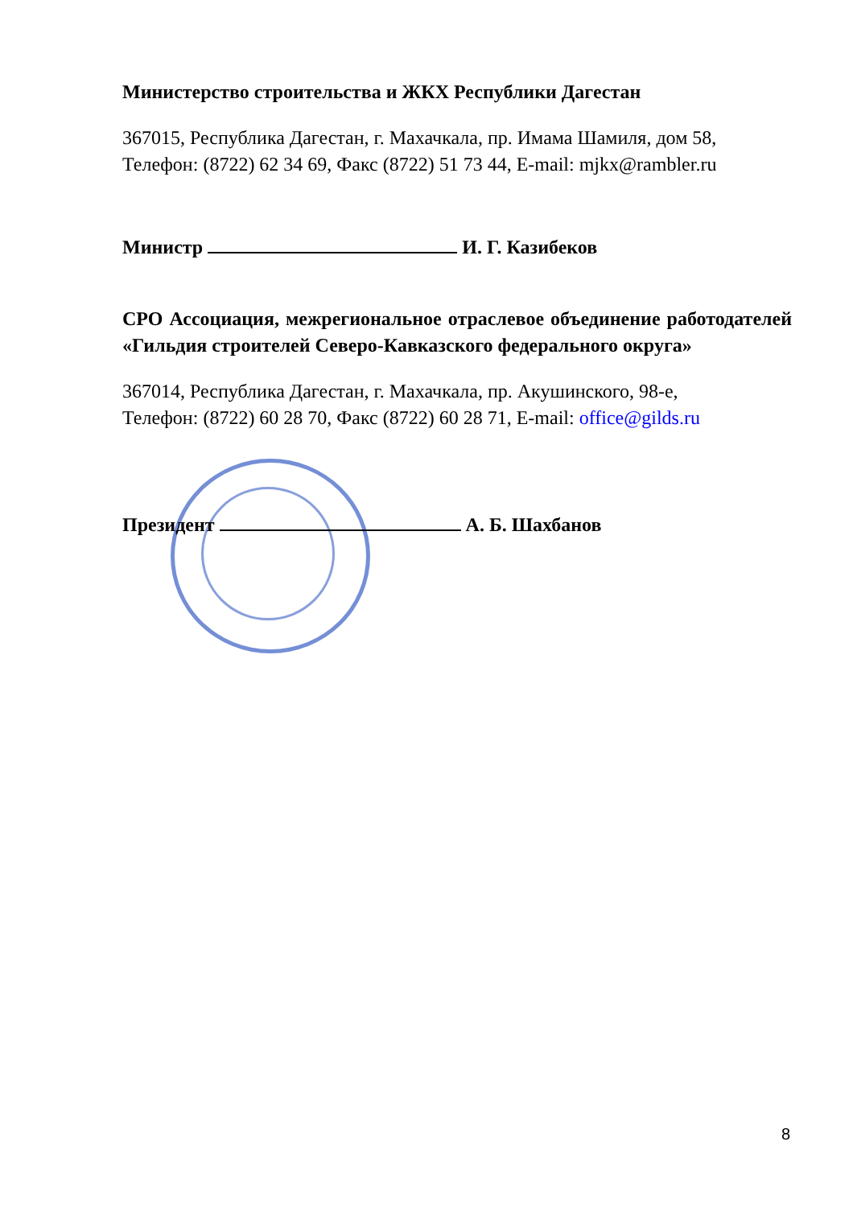Министерство строительства и ЖКХ Республики Дагестан
367015, Республика Дагестан, г. Махачкала, пр. Имама Шамиля, дом 58,
Телефон: (8722) 62 34 69, Факс (8722) 51 73 44, E-mail: mjkx@rambler.ru
Министр И. Г. Казибеков
СРО Ассоциация, межрегиональное отраслевое объединение работодателей «Гильдия строителей Северо-Кавказского федерального округа»
367014, Республика Дагестан, г. Махачкала, пр. Акушинского, 98-е,
Телефон: (8722) 60 28 70, Факс (8722) 60 28 71, E-mail: office@gilds.ru
Президент А. Б. Шахбанов
8